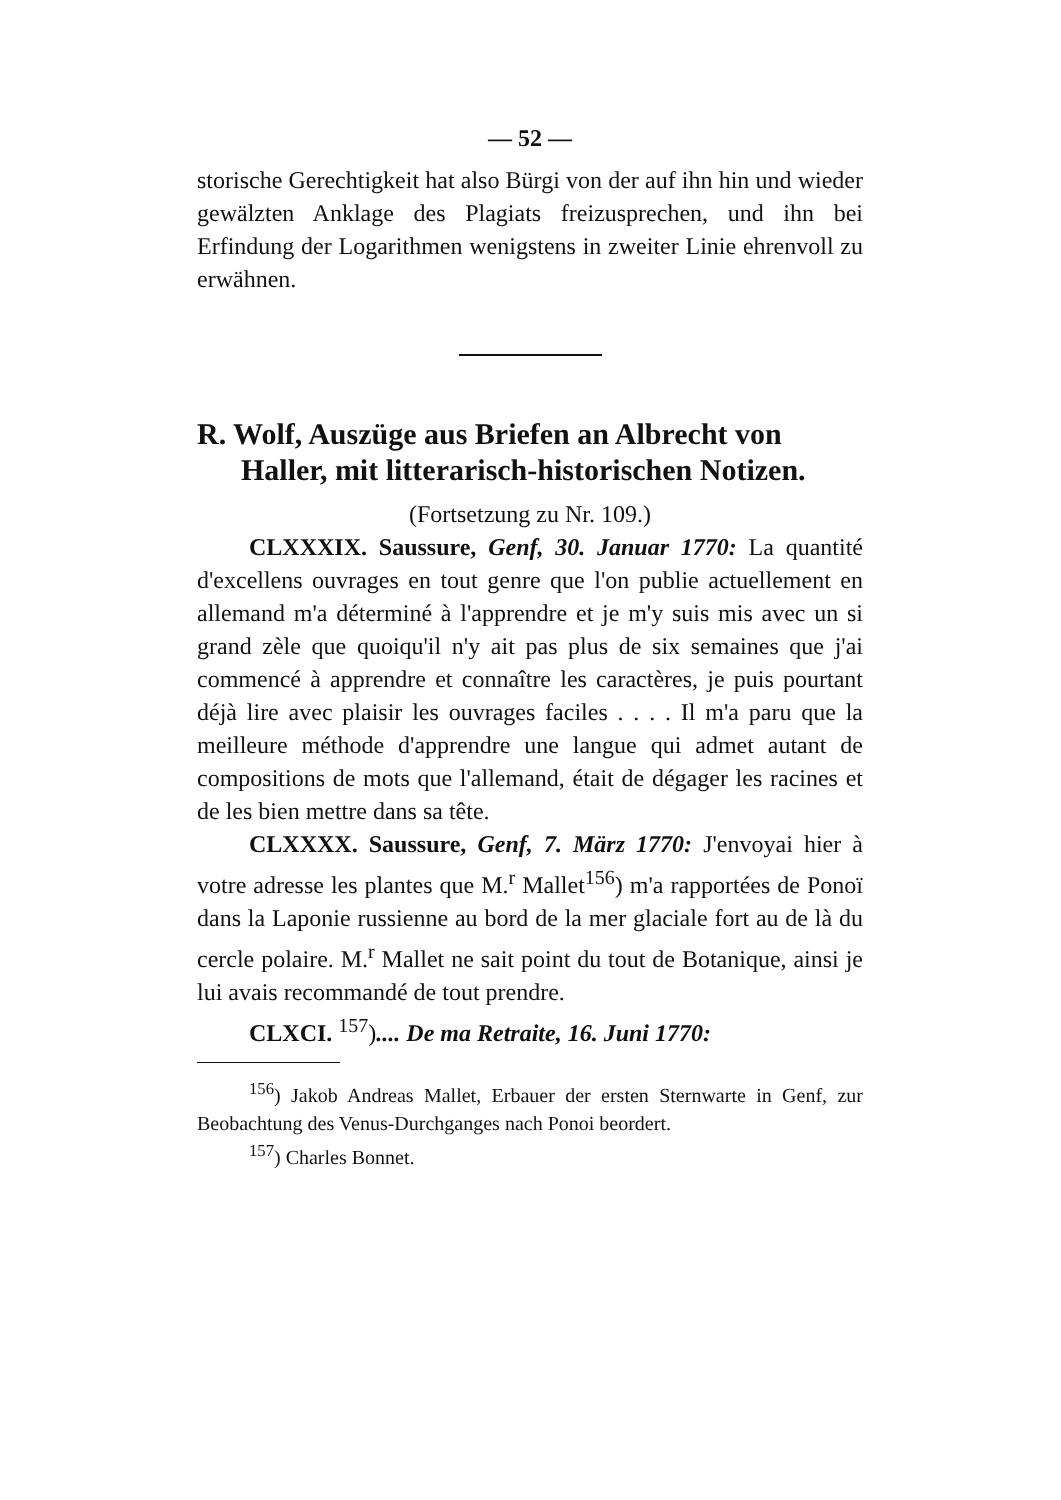— 52 —
storische Gerechtigkeit hat also Bürgi von der auf ihn hin und wieder gewälzten Anklage des Plagiats freizusprechen, und ihn bei Erfindung der Logarithmen wenigstens in zweiter Linie ehrenvoll zu erwähnen.
R. Wolf, Auszüge aus Briefen an Albrecht von Haller, mit litterarisch-historischen Notizen.
(Fortsetzung zu Nr. 109.)
CLXXXIX. Saussure, Genf, 30. Januar 1770: La quantité d'excellens ouvrages en tout genre que l'on publie actuellement en allemand m'a déterminé à l'apprendre et je m'y suis mis avec un si grand zèle que quoiqu'il n'y ait pas plus de six semaines que j'ai commencé à apprendre et connaître les caractères, je puis pourtant déjà lire avec plaisir les ouvrages faciles . . . . Il m'a paru que la meilleure méthode d'apprendre une langue qui admet autant de compositions de mots que l'allemand, était de dégager les racines et de les bien mettre dans sa tête.
CLXXXX. Saussure, Genf, 7. März 1770: J'envoyai hier à votre adresse les plantes que M.<sup>r</sup> Mallet<sup>156</sup>) m'a rapportées de Ponoï dans la Laponie russienne au bord de la mer glaciale fort au de là du cercle polaire. M.<sup>r</sup> Mallet ne sait point du tout de Botanique, ainsi je lui avais recommandé de tout prendre.
CLXCI. <sup>157</sup>).... De ma Retraite, 16. Juni 1770:
<sup>156</sup>) Jakob Andreas Mallet, Erbauer der ersten Sternwarte in Genf, zur Beobachtung des Venus-Durchganges nach Ponoi beordert.
<sup>157</sup>) Charles Bonnet.